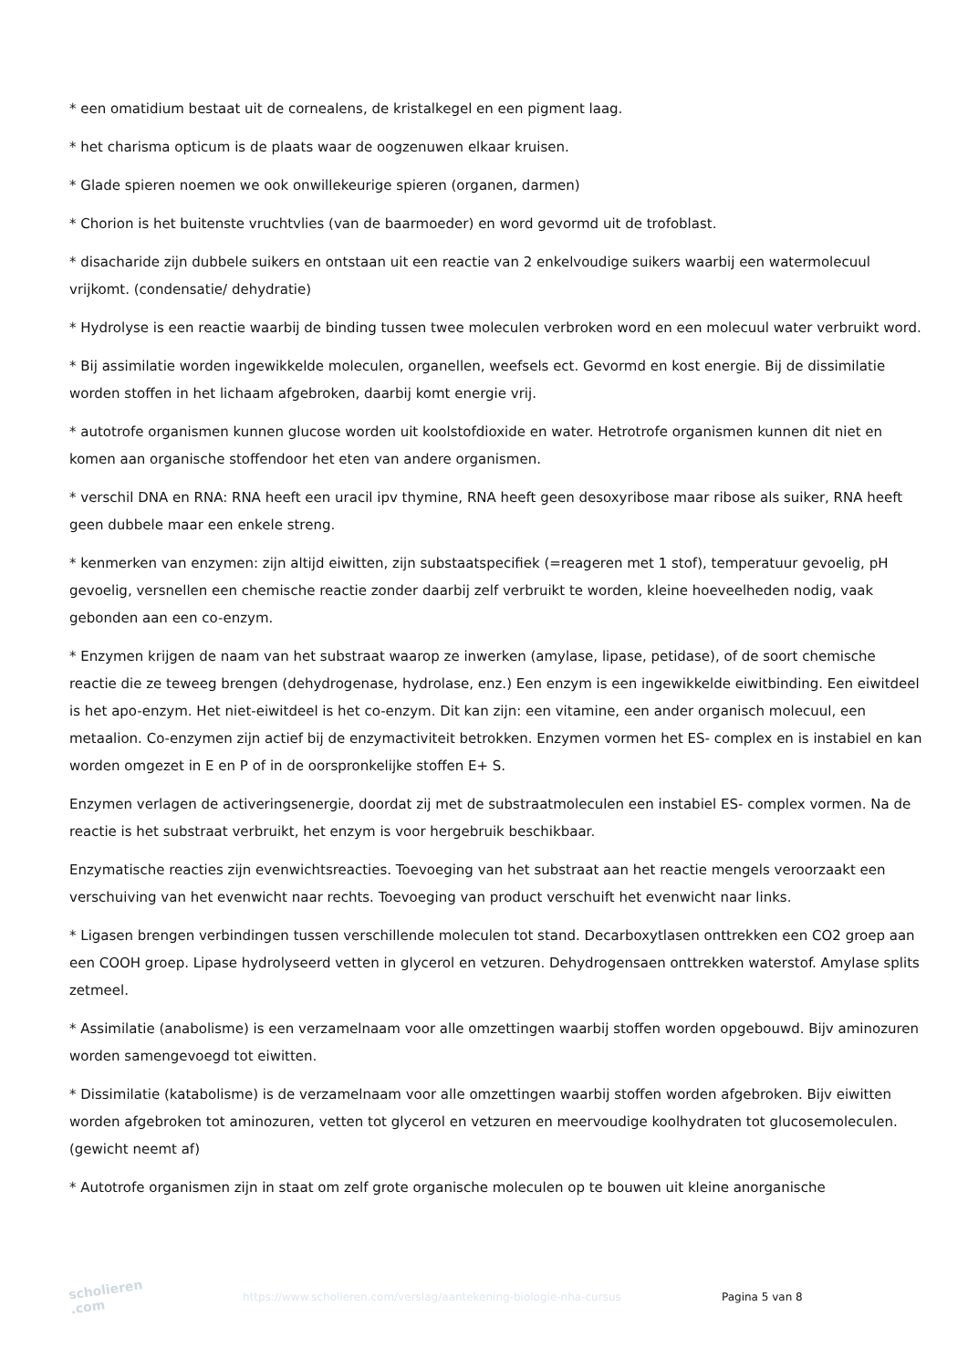* een omatidium bestaat uit de cornealens, de kristalkegel en een pigment laag.
* het charisma opticum is de plaats waar de oogzenuwen elkaar kruisen.
* Glade spieren noemen we ook onwillekeurige spieren (organen, darmen)
* Chorion is het buitenste vruchtvlies (van de baarmoeder) en word gevormd uit de trofoblast.
* disacharide zijn dubbele suikers en ontstaan uit een reactie van 2 enkelvoudige suikers waarbij een watermolecuul vrijkomt. (condensatie/ dehydratie)
* Hydrolyse is een reactie waarbij de binding tussen twee moleculen verbroken word en een molecuul water verbruikt word.
* Bij assimilatie worden ingewikkelde moleculen, organellen, weefsels ect. Gevormd en kost energie. Bij de dissimilatie worden stoffen in het lichaam afgebroken, daarbij komt energie vrij.
* autotrofe organismen kunnen glucose worden uit koolstofdioxide en water. Hetrotrofe organismen kunnen dit niet en komen aan organische stoffendoor het eten van andere organismen.
* verschil DNA en RNA: RNA heeft een uracil ipv thymine, RNA heeft geen desoxyribose maar ribose als suiker, RNA heeft geen dubbele maar een enkele streng.
* kenmerken van enzymen: zijn altijd eiwitten, zijn substaatspecifiek (=reageren met 1 stof), temperatuur gevoelig, pH gevoelig, versnellen een chemische reactie zonder daarbij zelf verbruikt te worden, kleine hoeveelheden nodig, vaak gebonden aan een co-enzym.
* Enzymen krijgen de naam van het substraat waarop ze inwerken (amylase, lipase, petidase), of de soort chemische reactie die ze teweeg brengen (dehydrogenase, hydrolase, enz.) Een enzym is een ingewikkelde eiwitbinding. Een eiwitdeel is het apo-enzym. Het niet-eiwitdeel is het co-enzym. Dit kan zijn: een vitamine, een ander organisch molecuul, een metaalion. Co-enzymen zijn actief bij de enzymactiviteit betrokken. Enzymen vormen het ES- complex en is instabiel en kan worden omgezet in E en P of in de oorspronkelijke stoffen E+ S.
Enzymen verlagen de activeringsenergie, doordat zij met de substraatmoleculen een instabiel ES- complex vormen. Na de reactie is het substraat verbruikt, het enzym is voor hergebruik beschikbaar.
Enzymatische reacties zijn evenwichtsreacties. Toevoeging van het substraat aan het reactie mengels veroorzaakt een verschuiving van het evenwicht naar rechts. Toevoeging van product verschuift het evenwicht naar links.
* Ligasen brengen verbindingen tussen verschillende moleculen tot stand. Decarboxytlasen onttrekken een CO2 groep aan een COOH groep. Lipase hydrolyseerd vetten in glycerol en vetzuren. Dehydrogensaen onttrekken waterstof. Amylase splits zetmeel.
* Assimilatie (anabolisme) is een verzamelnaam voor alle omzettingen waarbij stoffen worden opgebouwd. Bijv aminozuren worden samengevoegd tot eiwitten.
* Dissimilatie (katabolisme) is de verzamelnaam voor alle omzettingen waarbij stoffen worden afgebroken. Bijv eiwitten worden afgebroken tot aminozuren, vetten tot glycerol en vetzuren en meervoudige koolhydraten tot glucosemoleculen. (gewicht neemt af)
* Autotrofe organismen zijn in staat om zelf grote organische moleculen op te bouwen uit kleine anorganische
scholieren .com
https://www.scholieren.com/verslag/aantekening-biologie-nha-cursus Pagina 5 van 8